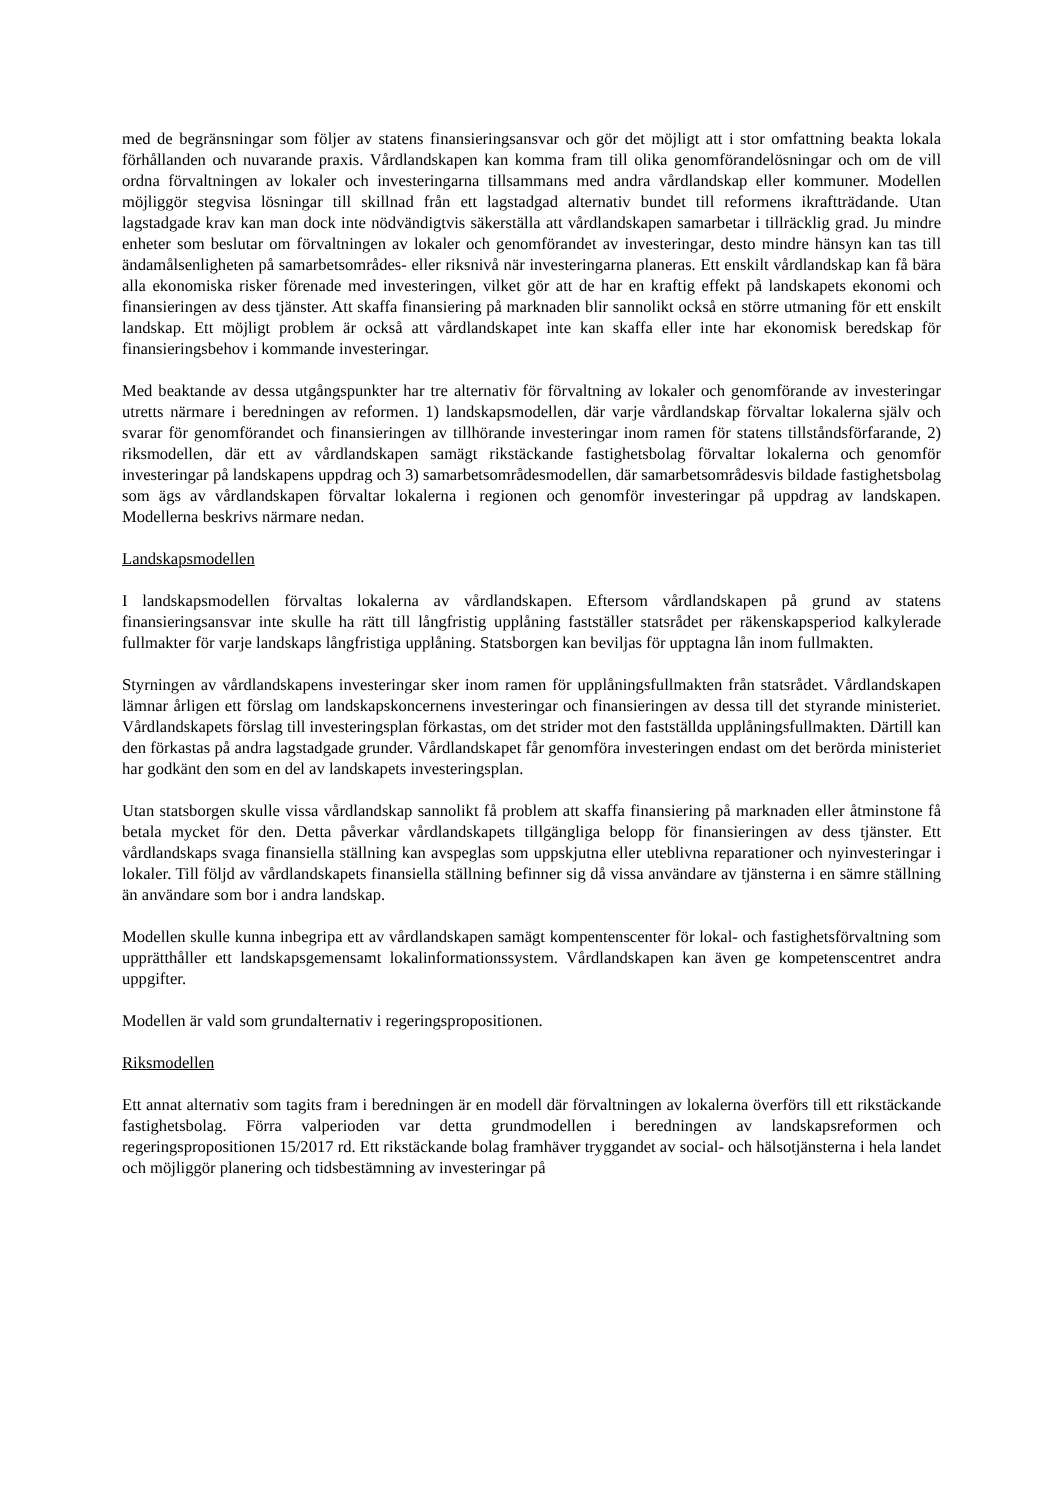med de begränsningar som följer av statens finansieringsansvar och gör det möjligt att i stor omfattning beakta lokala förhållanden och nuvarande praxis. Vårdlandskapen kan komma fram till olika genomförandelösningar och om de vill ordna förvaltningen av lokaler och investeringarna tillsammans med andra vårdlandskap eller kommuner. Modellen möjliggör stegvisa lösningar till skillnad från ett lagstadgad alternativ bundet till reformens ikraftträdande. Utan lagstadgade krav kan man dock inte nödvändigtvis säkerställa att vårdlandskapen samarbetar i tillräcklig grad. Ju mindre enheter som beslutar om förvaltningen av lokaler och genomförandet av investeringar, desto mindre hänsyn kan tas till ändamålsenligheten på samarbetsområdes- eller riksnivå när investeringarna planeras. Ett enskilt vårdlandskap kan få bära alla ekonomiska risker förenade med investeringen, vilket gör att de har en kraftig effekt på landskapets ekonomi och finansieringen av dess tjänster. Att skaffa finansiering på marknaden blir sannolikt också en större utmaning för ett enskilt landskap. Ett möjligt problem är också att vårdlandskapet inte kan skaffa eller inte har ekonomisk beredskap för finansieringsbehov i kommande investeringar.
Med beaktande av dessa utgångspunkter har tre alternativ för förvaltning av lokaler och genomförande av investeringar utretts närmare i beredningen av reformen. 1) landskapsmodellen, där varje vårdlandskap förvaltar lokalerna själv och svarar för genomförandet och finansieringen av tillhörande investeringar inom ramen för statens tillståndsförfarande, 2) riksmodellen, där ett av vårdlandskapen samägt rikstäckande fastighetsbolag förvaltar lokalerna och genomför investeringar på landskapens uppdrag och 3) samarbetsområdesmodellen, där samarbetsområdesvis bildade fastighetsbolag som ägs av vårdlandskapen förvaltar lokalerna i regionen och genomför investeringar på uppdrag av landskapen. Modellerna beskrivs närmare nedan.
Landskapsmodellen
I landskapsmodellen förvaltas lokalerna av vårdlandskapen. Eftersom vårdlandskapen på grund av statens finansieringsansvar inte skulle ha rätt till långfristig upplåning fastställer statsrådet per räkenskapsperiod kalkylerade fullmakter för varje landskaps långfristiga upplåning. Statsborgen kan beviljas för upptagna lån inom fullmakten.
Styrningen av vårdlandskapens investeringar sker inom ramen för upplåningsfullmakten från statsrådet. Vårdlandskapen lämnar årligen ett förslag om landskapskoncernens investeringar och finansieringen av dessa till det styrande ministeriet. Vårdlandskapets förslag till investeringsplan förkastas, om det strider mot den fastställda upplåningsfullmakten. Därtill kan den förkastas på andra lagstadgade grunder. Vårdlandskapet får genomföra investeringen endast om det berörda ministeriet har godkänt den som en del av landskapets investeringsplan.
Utan statsborgen skulle vissa vårdlandskap sannolikt få problem att skaffa finansiering på marknaden eller åtminstone få betala mycket för den. Detta påverkar vårdlandskapets tillgängliga belopp för finansieringen av dess tjänster. Ett vårdlandskaps svaga finansiella ställning kan avspeglas som uppskjutna eller uteblivna reparationer och nyinvesteringar i lokaler. Till följd av vårdlandskapets finansiella ställning befinner sig då vissa användare av tjänsterna i en sämre ställning än användare som bor i andra landskap.
Modellen skulle kunna inbegripa ett av vårdlandskapen samägt kompentenscenter för lokal- och fastighetsförvaltning som upprätthåller ett landskapsgemensamt lokalinformationssystem. Vårdlandskapen kan även ge kompetenscentret andra uppgifter.
Modellen är vald som grundalternativ i regeringspropositionen.
Riksmodellen
Ett annat alternativ som tagits fram i beredningen är en modell där förvaltningen av lokalerna överförs till ett rikstäckande fastighetsbolag. Förra valperioden var detta grundmodellen i beredningen av landskapsreformen och regeringspropositionen 15/2017 rd. Ett rikstäckande bolag framhäver tryggandet av social- och hälsotjänsterna i hela landet och möjliggör planering och tidsbestämning av investeringar på